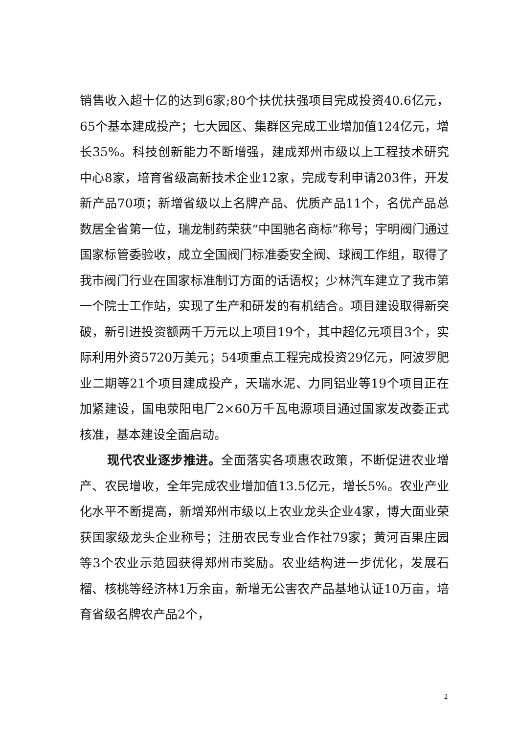销售收入超十亿的达到6家;80个扶优扶强项目完成投资40.6亿元，65个基本建成投产；七大园区、集群区完成工业增加值124亿元，增长35%。科技创新能力不断增强，建成郑州市级以上工程技术研究中心8家，培育省级高新技术企业12家，完成专利申请203件，开发新产品70项；新增省级以上名牌产品、优质产品11个，名优产品总数居全省第一位，瑞龙制药荣获“中国驰名商标”称号；宇明阀门通过国家标管委验收，成立全国阀门标准委安全阀、球阀工作组，取得了我市阀门行业在国家标准制订方面的话语权；少林汽车建立了我市第一个院士工作站，实现了生产和研发的有机结合。项目建设取得新突破，新引进投资额两千万元以上项目19个，其中超亿元项目3个，实际利用外资5720万美元；54项重点工程完成投资29亿元，阿波罗肥业二期等21个项目建成投产，天瑞水泥、力同铝业等19个项目正在加紧建设，国电荥阳电厂2×60万千瓦电源项目通过国家发改委正式核准，基本建设全面启动。
现代农业逐步推进。全面落实各项惠农政策，不断促进农业增产、农民增收，全年完成农业增加值13.5亿元，增长5%。农业产业化水平不断提高，新增郑州市级以上农业龙头企业4家，博大面业荣获国家级龙头企业称号；注册农民专业合作社79家；黄河百果庄园等3个农业示范园获得郑州市奖励。农业结构进一步优化，发展石榴、核桃等经济林1万余亩，新增无公害农产品基地认证10万亩，培育省级名牌农产品2个，
2